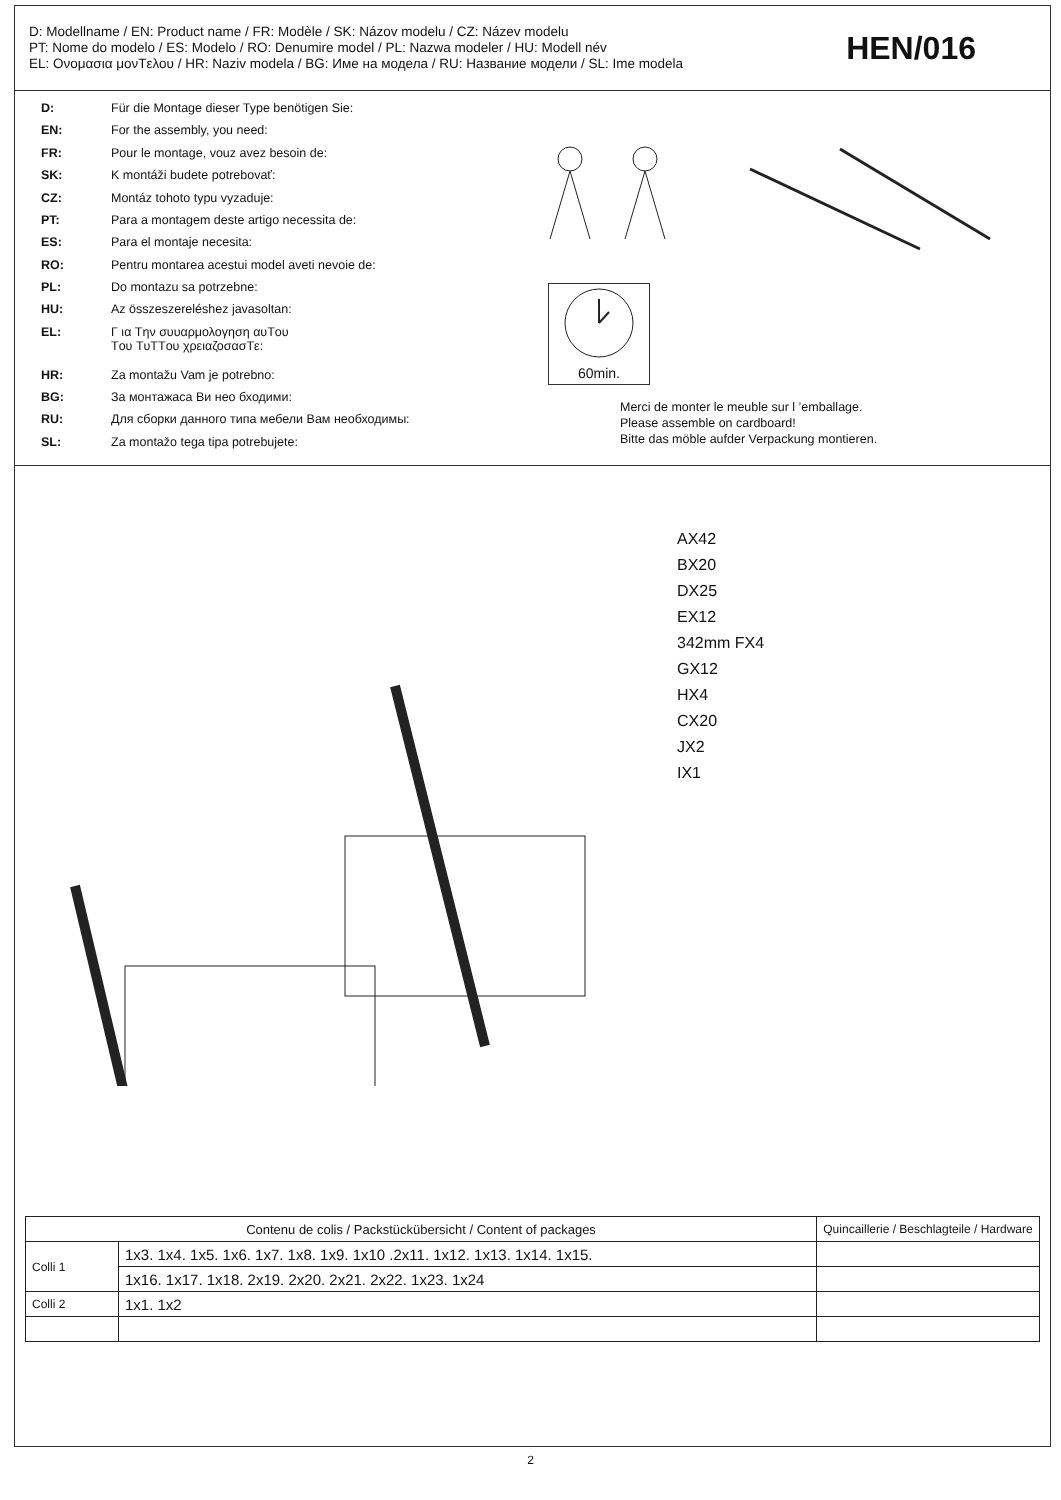D: Modellname / EN: Product name / FR: Modèle / SK: Názov modelu / CZ: Název modelu
PT: Nome do modelo / ES: Modelo / RO: Denumire model / PL: Nazwa modeler / HU: Modell név
EL: Ονομασια μονTελου / HR: Naziv modela / BG: Име на модела / RU: Название модели / SL: Ime modela
HEN/016
| D: | Für die Montage dieser Type benötigen Sie: |
| EN: | For the assembly, you need: |
| FR: | Pour le montage, vouz avez besoin de: |
| SK: | K montáži budete potrebovať: |
| CZ: | Montáz tohoto typu vyzaduje: |
| PT: | Para a montagem deste artigo necessita de: |
| ES: | Para el montaje necesita: |
| RO: | Pentru montarea acestui model aveti nevoie de: |
| PL: | Do montazu sa potrzebne: |
| HU: | Az összeszereléshez javasoltan: |
| EL: | Γ ια Tην συυαρμολογηση αυTου Tου TυTTου χρειαζοσασTε: |
| HR: | Za montažu Vam je potrebno: |
| BG: | За монтажаса Ви нео бходими: |
| RU: | Для сборки данного типа мебели Вам необходимы: |
| SL: | Za montažo tega tipa potrebujete: |
60min.
Merci de monter le meuble sur l ’emballage.
Please assemble on cardboard!
Bitte das möble aufder Verpackung montieren.
AX42
BX20
DX25
EX12
342mm FX4
GX12
HX4
CX20
JX2
IX1
| Contenu de colis / Packstückübersicht / Content of packages | | Quincaillerie / Beschlagteile / Hardware |
| --- | --- | --- |
| Colli 1 | 1x3. 1x4. 1x5. 1x6. 1x7. 1x8. 1x9. 1x10 .2x11. 1x12. 1x13. 1x14. 1x15. | |
| | 1x16. 1x17. 1x18. 2x19. 2x20. 2x21. 2x22. 1x23. 1x24 | |
| Colli 2 | 1x1. 1x2 | |
2